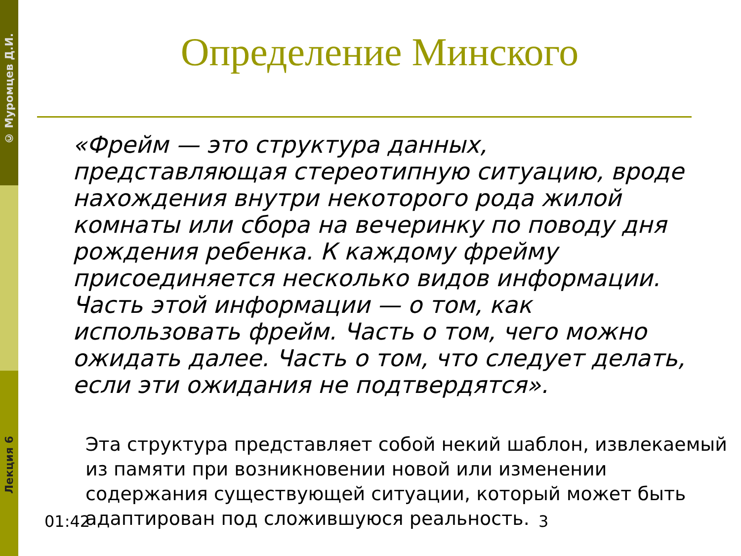© Муромцев Д.И.
Определение Минского
«Фрейм — это структура данных, представляющая стереотипную ситуацию, вроде нахождения внутри некоторого рода жилой комнаты или сбора на вечеринку по поводу дня рождения ребенка. К каждому фрейму присоединяется несколько видов информации. Часть этой информации — о том, как использовать фрейм. Часть о том, чего можно ожидать далее. Часть о том, что следует делать, если эти ожидания не подтвердятся».
Эта структура представляет собой некий шаблон, извлекаемый из памяти при возникновении новой или изменении содержания существующей ситуации, который может быть адаптирован под сложившуюся реальность.
Лекция 6
01:42 3